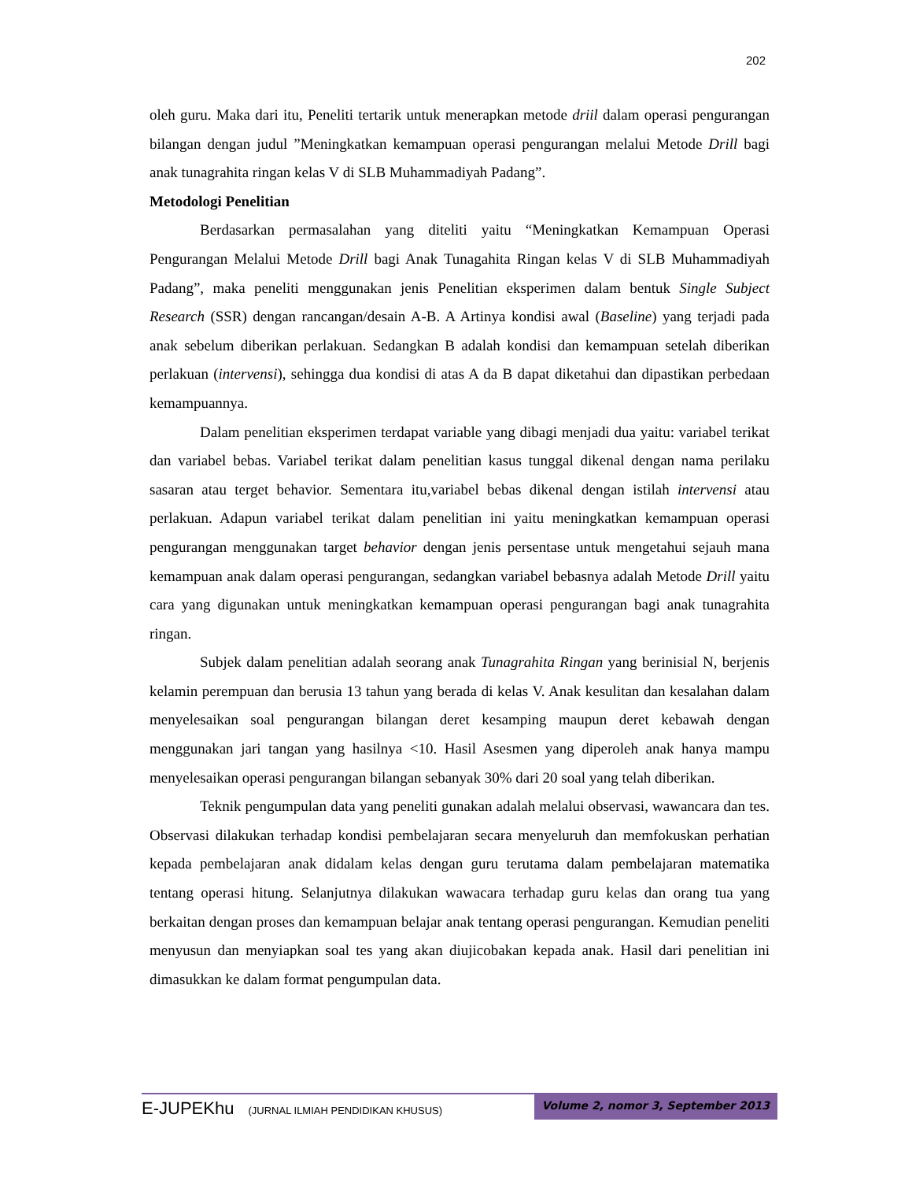202
oleh guru. Maka dari itu, Peneliti tertarik untuk menerapkan metode driil dalam operasi pengurangan bilangan dengan judul ”Meningkatkan kemampuan operasi pengurangan melalui Metode Drill bagi anak tunagrahita ringan kelas V di SLB Muhammadiyah Padang”.
Metodologi Penelitian
Berdasarkan permasalahan yang diteliti yaitu “Meningkatkan Kemampuan Operasi Pengurangan Melalui Metode Drill bagi Anak Tunagahita Ringan kelas V di SLB Muhammadiyah Padang”, maka peneliti menggunakan jenis Penelitian eksperimen dalam bentuk Single Subject Research (SSR) dengan rancangan/desain A-B. A Artinya kondisi awal (Baseline) yang terjadi pada anak sebelum diberikan perlakuan. Sedangkan B adalah kondisi dan kemampuan setelah diberikan perlakuan (intervensi), sehingga dua kondisi di atas A da B dapat diketahui dan dipastikan perbedaan kemampuannya.
Dalam penelitian eksperimen terdapat variable yang dibagi menjadi dua yaitu: variabel terikat dan variabel bebas. Variabel terikat dalam penelitian kasus tunggal dikenal dengan nama perilaku sasaran atau terget behavior. Sementara itu,variabel bebas dikenal dengan istilah intervensi atau perlakuan. Adapun variabel terikat dalam penelitian ini yaitu meningkatkan kemampuan operasi pengurangan menggunakan target behavior dengan jenis persentase untuk mengetahui sejauh mana kemampuan anak dalam operasi pengurangan, sedangkan variabel bebasnya adalah Metode Drill yaitu cara yang digunakan untuk meningkatkan kemampuan operasi pengurangan bagi anak tunagrahita ringan.
Subjek dalam penelitian adalah seorang anak Tunagrahita Ringan yang berinisial N, berjenis kelamin perempuan dan berusia 13 tahun yang berada di kelas V. Anak kesulitan dan kesalahan dalam menyelesaikan soal pengurangan bilangan deret kesamping maupun deret kebawah dengan menggunakan jari tangan yang hasilnya <10. Hasil Asesmen yang diperoleh anak hanya mampu menyelesaikan operasi pengurangan bilangan sebanyak 30% dari 20 soal yang telah diberikan.
Teknik pengumpulan data yang peneliti gunakan adalah melalui observasi, wawancara dan tes. Observasi dilakukan terhadap kondisi pembelajaran secara menyeluruh dan memfokuskan perhatian kepada pembelajaran anak didalam kelas dengan guru terutama dalam pembelajaran matematika tentang operasi hitung. Selanjutnya dilakukan wawacara terhadap guru kelas dan orang tua yang berkaitan dengan proses dan kemampuan belajar anak tentang operasi pengurangan. Kemudian peneliti menyusun dan menyiapkan soal tes yang akan diujicobakan kepada anak. Hasil dari penelitian ini dimasukkan ke dalam format pengumpulan data.
E-JUPEKhu (JURNAL ILMIAH PENDIDIKAN KHUSUS)
Volume 2, nomor 3, September 2013